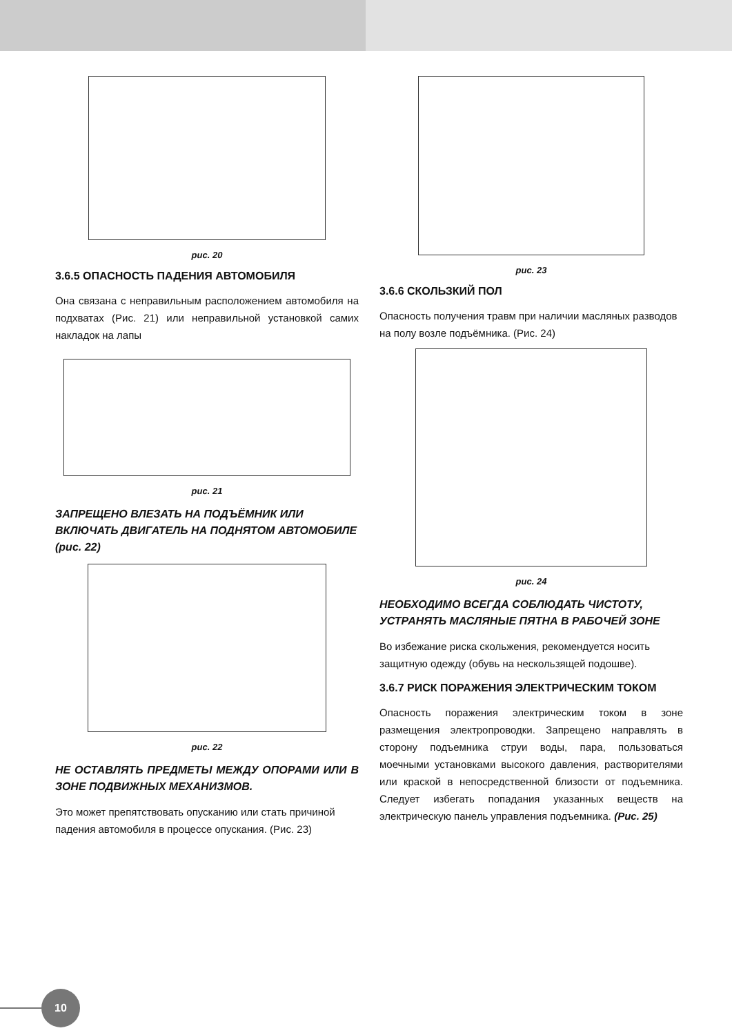рис. 20
3.6.5 ОПАСНОСТЬ ПАДЕНИЯ АВТОМОБИЛЯ
Она связана с неправильным расположением автомобиля на подхватах (Рис. 21) или неправильной установкой самих накладок на лапы
рис. 21
ЗАПРЕЩЕНО ВЛЕЗАТЬ НА ПОДЪЁМНИК ИЛИ ВКЛЮЧАТЬ ДВИГАТЕЛЬ НА ПОДНЯТОМ АВТОМОБИЛЕ (рис. 22)
рис. 22
НЕ ОСТАВЛЯТЬ ПРЕДМЕТЫ МЕЖДУ ОПОРАМИ ИЛИ В ЗОНЕ ПОДВИЖНЫХ МЕХАНИЗМОВ.
Это может препятствовать опусканию или стать причиной падения автомобиля в процессе опускания. (Рис. 23)
рис. 23
3.6.6 СКОЛЬЗКИЙ ПОЛ
Опасность получения травм при наличии масляных разводов на полу возле подъёмника. (Рис. 24)
рис. 24
НЕОБХОДИМО ВСЕГДА СОБЛЮДАТЬ ЧИСТОТУ, УСТРАНЯТЬ МАСЛЯНЫЕ ПЯТНА В РАБОЧЕЙ ЗОНЕ
Во избежание риска скольжения, рекомендуется носить защитную одежду (обувь на нескользящей подошве).
3.6.7 РИСК ПОРАЖЕНИЯ ЭЛЕКТРИЧЕСКИМ ТОКОМ
Опасность поражения электрическим током в зоне размещения электропроводки. Запрещено направлять в сторону подъемника струи воды, пара, пользоваться моечными установками высокого давления, растворителями или краской в непосредственной близости от подъемника. Следует избегать попадания указанных веществ на электрическую панель управления подъемника. (Рис. 25)
10